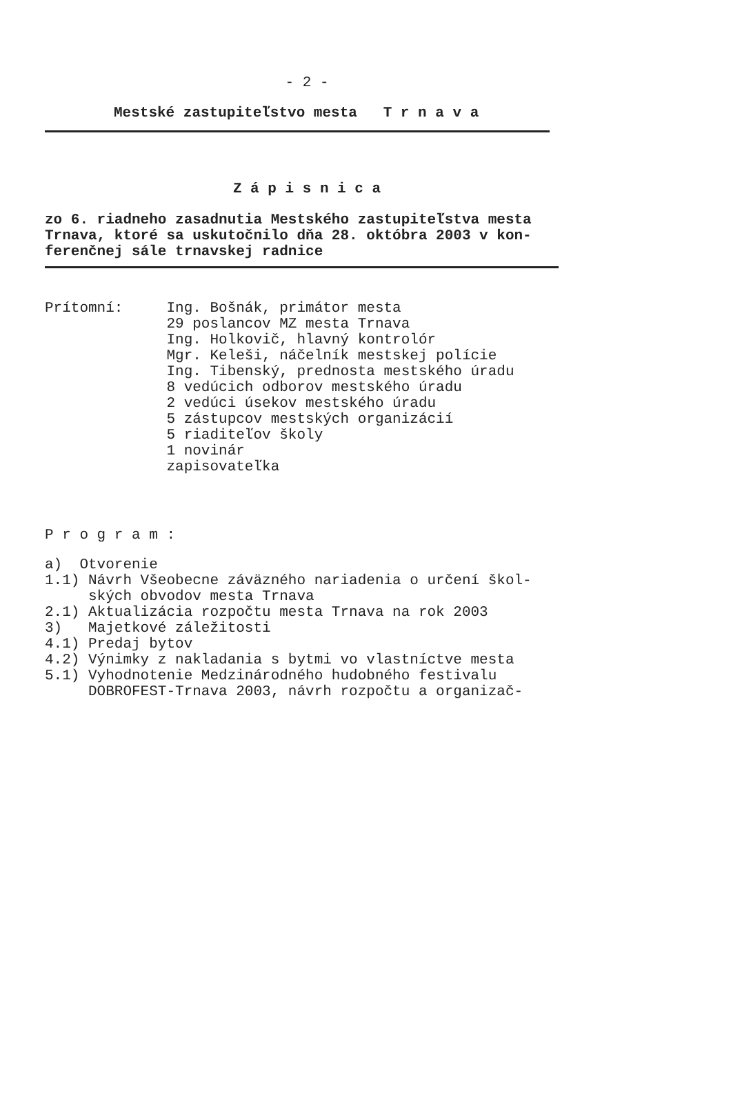- 2 -
Mestské zastupiteľstvo mesta T r n a v a
Z á p i s n i c a
zo 6. riadneho zasadnutia Mestského zastupiteľstva mesta
Trnava, ktoré sa uskutočnilo dňa 28. októbra 2003 v kon-
ferenčnej sále trnavskej radnice
Prítomní:     Ing. Bošnák, primátor mesta
              29 poslancov MZ mesta Trnava
              Ing. Holkovič, hlavný kontrolór
              Mgr. Keleši, náčelník mestskej polície
              Ing. Tibenský, prednosta mestského úradu
              8 vedúcich odborov mestského úradu
              2 vedúci úsekov mestského úradu
              5 zástupcov mestských organizácií
              5 riaditeľov školy
              1 novinár
              zapisovateľka
P r o g r a m :
a)  Otvorenie
1.1) Návrh Všeobecne záväzného nariadenia o určení škol-
     ských obvodov mesta Trnava
2.1) Aktualizácia rozpočtu mesta Trnava na rok 2003
3)   Majetkové záležitosti
4.1) Predaj bytov
4.2) Výnimky z nakladania s bytmi vo vlastníctve mesta
5.1) Vyhodnotenie Medzinárodného hudobného festivalu
     DOBROFEST-Trnava 2003, návrh rozpočtu a organizač-